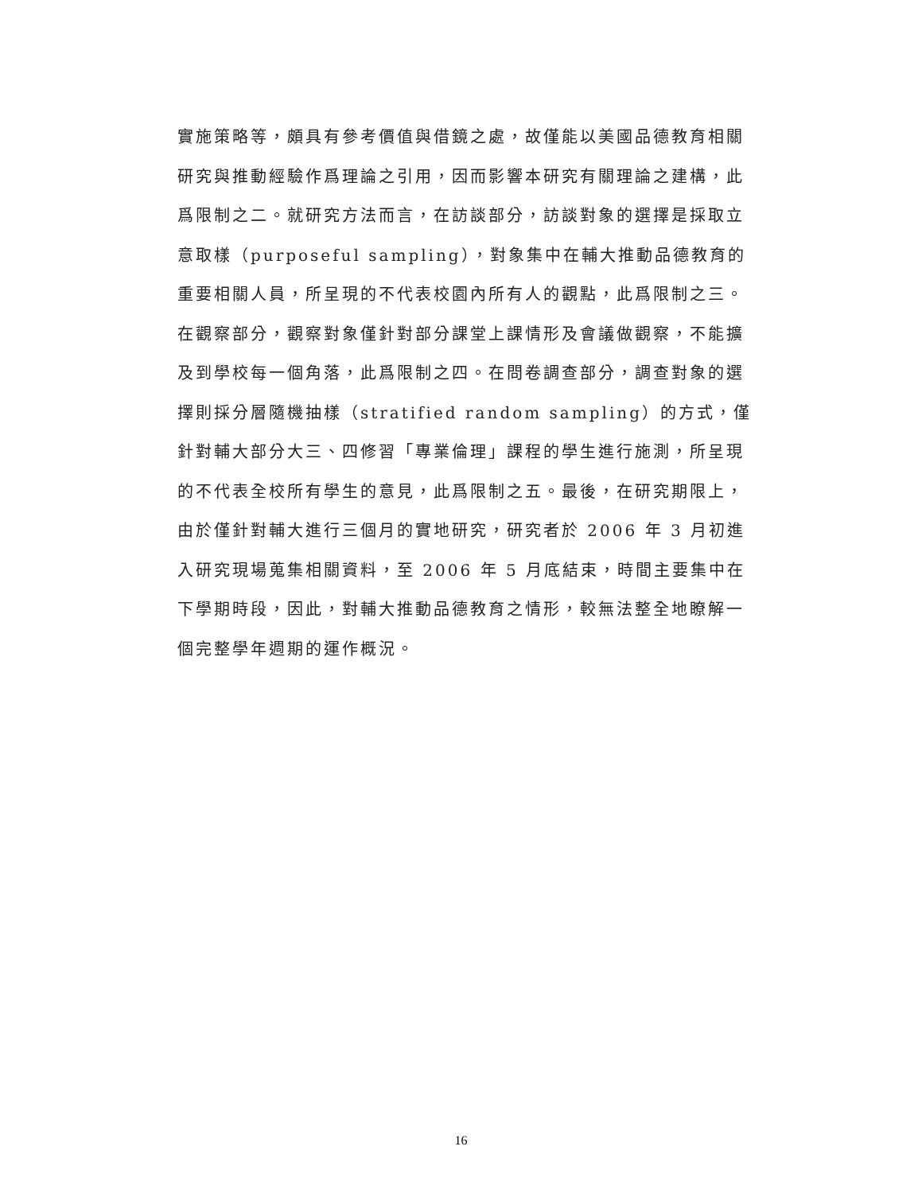實施策略等，頗具有參考價值與借鏡之處，故僅能以美國品德教育相關研究與推動經驗作爲理論之引用，因而影響本研究有關理論之建構，此爲限制之二。就研究方法而言，在訪談部分，訪談對象的選擇是採取立意取樣（purposeful sampling），對象集中在輔大推動品德教育的重要相關人員，所呈現的不代表校園內所有人的觀點，此爲限制之三。在觀察部分，觀察對象僅針對部分課堂上課情形及會議做觀察，不能擴及到學校每一個角落，此爲限制之四。在問卷調查部分，調查對象的選擇則採分層隨機抽樣（stratified random sampling）的方式，僅針對輔大部分大三、四修習「專業倫理」課程的學生進行施測，所呈現的不代表全校所有學生的意見，此爲限制之五。最後，在研究期限上，由於僅針對輔大進行三個月的實地研究，研究者於 2006 年 3 月初進入研究現場蒐集相關資料，至 2006 年 5 月底結束，時間主要集中在下學期時段，因此，對輔大推動品德教育之情形，較無法整全地瞭解一個完整學年週期的運作概況。
16